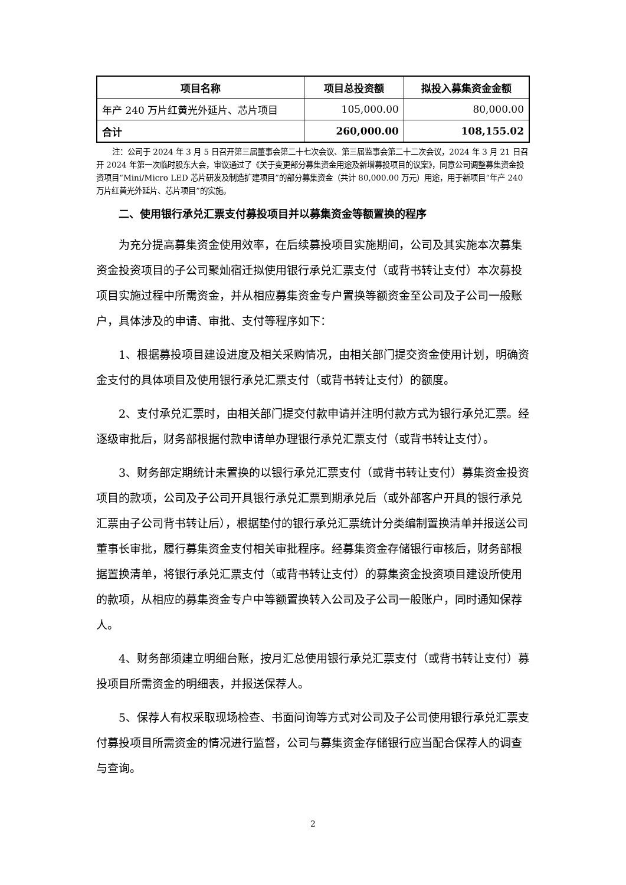| 项目名称 | 项目总投资额 | 拟投入募集资金金额 |
| --- | --- | --- |
| 年产 240 万片红黄光外延片、芯片项目 | 105,000.00 | 80,000.00 |
| 合计 | 260,000.00 | 108,155.02 |
注：公司于 2024 年 3 月 5 日召开第三届董事会第二十七次会议、第三届监事会第二十二次会议，2024 年 3 月 21 日召开 2024 年第一次临时股东大会，审议通过了《关于变更部分募集资金用途及新增募投项目的议案》，同意公司调整募集资金投资项目“Mini/Micro LED 芯片研发及制造扩建项目”的部分募集资金（共计 80,000.00 万元）用途，用于新项目“年产 240 万片红黄光外延片、芯片项目”的实施。
二、使用银行承兑汇票支付募投项目并以募集资金等额置换的程序
为充分提高募集资金使用效率，在后续募投项目实施期间，公司及其实施本次募集资金投资项目的子公司聚灿宿迁拟使用银行承兑汇票支付（或背书转让支付）本次募投项目实施过程中所需资金，并从相应募集资金专户置换等额资金至公司及子公司一般账户，具体涉及的申请、审批、支付等程序如下：
1、根据募投项目建设进度及相关采购情况，由相关部门提交资金使用计划，明确资金支付的具体项目及使用银行承兑汇票支付（或背书转让支付）的额度。
2、支付承兑汇票时，由相关部门提交付款申请并注明付款方式为银行承兑汇票。经逐级审批后，财务部根据付款申请单办理银行承兑汇票支付（或背书转让支付）。
3、财务部定期统计未置换的以银行承兑汇票支付（或背书转让支付）募集资金投资项目的款项，公司及子公司开具银行承兑汇票到期承兑后（或外部客户开具的银行承兑汇票由子公司背书转让后），根据垫付的银行承兑汇票统计分类编制置换清单并报送公司董事长审批，履行募集资金支付相关审批程序。经募集资金存储银行审核后，财务部根据置换清单，将银行承兑汇票支付（或背书转让支付）的募集资金投资项目建设所使用的款项，从相应的募集资金专户中等额置换转入公司及子公司一般账户，同时通知保荐人。
4、财务部须建立明细台账，按月汇总使用银行承兑汇票支付（或背书转让支付）募投项目所需资金的明细表，并报送保荐人。
5、保荐人有权采取现场检查、书面问询等方式对公司及子公司使用银行承兑汇票支付募投项目所需资金的情况进行监督，公司与募集资金存储银行应当配合保荐人的调查与查询。
2